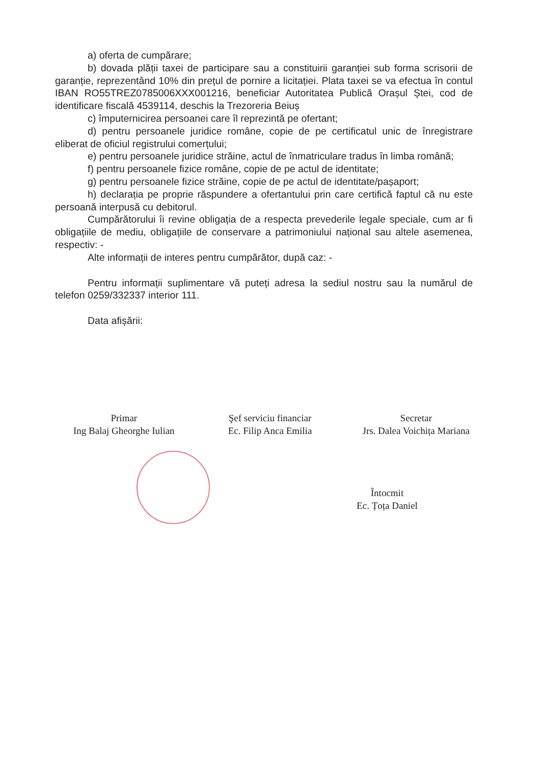a) oferta de cumpărare;
b) dovada plății taxei de participare sau a constituirii garanției sub forma scrisorii de garanție, reprezentând 10% din prețul de pornire a licitației. Plata taxei se va efectua în contul IBAN RO55TREZ0785006XXX001216, beneficiar Autoritatea Publică Orașul Ștei, cod de identificare fiscală 4539114, deschis la Trezoreria Beiuș
c) împuternicirea persoanei care îl reprezintă pe ofertant;
d) pentru persoanele juridice române, copie de pe certificatul unic de înregistrare eliberat de oficiul registrului comerțului;
e) pentru persoanele juridice străine, actul de înmatriculare tradus în limba română;
f) pentru persoanele fizice române, copie de pe actul de identitate;
g) pentru persoanele fizice străine, copie de pe actul de identitate/pașaport;
h) declarația pe proprie răspundere a ofertantului prin care certifică faptul că nu este persoană interpusă cu debitorul.
Cumpărătorului îi revine obligația de a respecta prevederile legale speciale, cum ar fi obligațiile de mediu, obligațiile de conservare a patrimoniului național sau altele asemenea, respectiv: -
Alte informații de interes pentru cumpărător, după caz: -
Pentru informații suplimentare vă puteți adresa la sediul nostru sau la numărul de telefon 0259/332337 interior 111.
Data afișării:
Primar
Ing Balaj Gheorghe Iulian
Şef serviciu financiar
Ec. Filip Anca Emilia
Secretar
Jrs. Dalea Voichița Mariana
Întocmit
Ec. Țoța Daniel